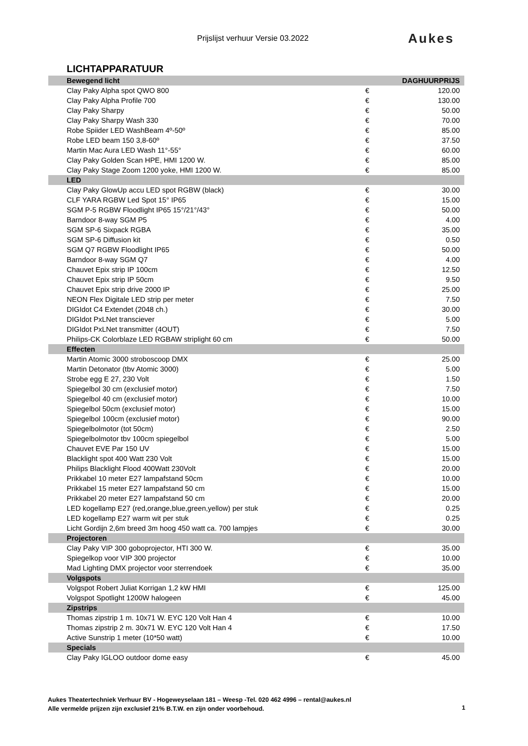Prijslijst verhuur Versie 03.2022
Aukes
LICHTAPPARATUUR
| Bewegend licht | | DAGHUURPRIJS |
| --- | --- | --- |
| Clay Paky Alpha spot QWO 800 | € | 120.00 |
| Clay Paky Alpha Profile 700 | € | 130.00 |
| Clay Paky Sharpy | € | 50.00 |
| Clay Paky Sharpy Wash 330 | € | 70.00 |
| Robe Spiider LED WashBeam 4º-50º | € | 85.00 |
| Robe LED beam 150 3,8-60º | € | 37.50 |
| Martin Mac Aura LED Wash 11°-55° | € | 60.00 |
| Clay Paky Golden Scan HPE, HMI 1200 W. | € | 85.00 |
| Clay Paky Stage Zoom 1200 yoke, HMI 1200 W. | € | 85.00 |
| LED | | |
| Clay Paky GlowUp accu LED spot RGBW (black) | € | 30.00 |
| CLF YARA RGBW Led Spot 15° IP65 | € | 15.00 |
| SGM P-5 RGBW Floodlight IP65 15°/21°/43° | € | 50.00 |
| Barndoor 8-way SGM P5 | € | 4.00 |
| SGM SP-6 Sixpack RGBA | € | 35.00 |
| SGM SP-6 Diffusion kit | € | 0.50 |
| SGM Q7 RGBW Floodlight IP65 | € | 50.00 |
| Barndoor 8-way SGM Q7 | € | 4.00 |
| Chauvet Epix strip IP 100cm | € | 12.50 |
| Chauvet Epix strip IP 50cm | € | 9.50 |
| Chauvet Epix strip drive 2000 IP | € | 25.00 |
| NEON Flex Digitale LED strip per meter | € | 7.50 |
| DIGIdot C4 Extendet (2048 ch.) | € | 30.00 |
| DIGIdot PxLNet transciever | € | 5.00 |
| DIGIdot PxLNet transmitter (4OUT) | € | 7.50 |
| Philips-CK Colorblaze LED RGBAW striplight 60 cm | € | 50.00 |
| Effecten | | |
| Martin Atomic 3000 stroboscoop DMX | € | 25.00 |
| Martin Detonator (tbv Atomic 3000) | € | 5.00 |
| Strobe egg E 27, 230 Volt | € | 1.50 |
| Spiegelbol 30 cm (exclusief motor) | € | 7.50 |
| Spiegelbol 40 cm (exclusief motor) | € | 10.00 |
| Spiegelbol 50cm (exclusief motor) | € | 15.00 |
| Spiegelbol 100cm (exclusief motor) | € | 90.00 |
| Spiegelbolmotor (tot 50cm) | € | 2.50 |
| Spiegelbolmotor tbv 100cm spiegelbol | € | 5.00 |
| Chauvet EVE Par 150 UV | € | 15.00 |
| Blacklight spot 400 Watt 230 Volt | € | 15.00 |
| Philips Blacklight Flood 400Watt 230Volt | € | 20.00 |
| Prikkabel 10 meter E27 lampafstand 50cm | € | 10.00 |
| Prikkabel 15 meter E27 lampafstand 50 cm | € | 15.00 |
| Prikkabel 20 meter E27 lampafstand 50 cm | € | 20.00 |
| LED kogellamp E27 (red,orange,blue,green,yellow) per stuk | € | 0.25 |
| LED kogellamp E27 warm wit per stuk | € | 0.25 |
| Licht Gordijn 2,6m breed 3m hoog 450 watt ca. 700 lampjes | € | 30.00 |
| Projectoren | | |
| Clay Paky VIP 300 goboprojector, HTI 300 W. | € | 35.00 |
| Spiegelkop voor VIP 300 projector | € | 10.00 |
| Mad Lighting DMX projector voor sterrendoek | € | 35.00 |
| Volgspots | | |
| Volgspot Robert Juliat Korrigan 1,2 kW HMI | € | 125.00 |
| Volgspot Spotlight 1200W halogeen | € | 45.00 |
| Zipstrips | | |
| Thomas zipstrip 1 m. 10x71 W. EYC 120 Volt Han 4 | € | 10.00 |
| Thomas zipstrip 2 m. 30x71 W. EYC 120 Volt Han 4 | € | 17.50 |
| Active Sunstrip 1 meter (10*50 watt) | € | 10.00 |
| Specials | | |
| Clay Paky IGLOO outdoor dome easy | € | 45.00 |
Aukes Theatertechniek Verhuur BV - Hogeweyselaan 181 – Weesp -Tel. 020 462 4996 – rental@aukes.nl
Alle vermelde prijzen zijn exclusief 21% B.T.W. en zijn onder voorbehoud.
1